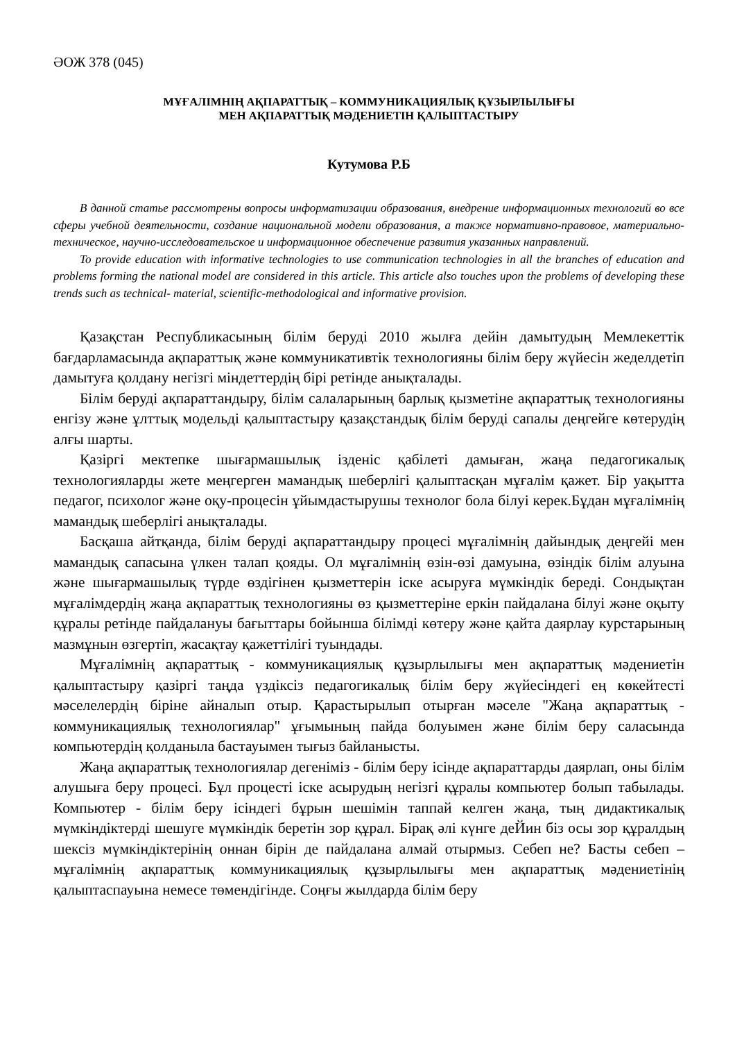ӘОЖ 378 (045)
МҰҒАЛІМНІҢ АҚПАРАТТЫҚ – КОММУНИКАЦИЯЛЫҚ ҚҰЗЫРЛЫЛЫҒЫ
МЕН АҚПАРАТТЫҚ МӘДЕНИЕТІН ҚАЛЫПТАСТЫРУ
Кутумова Р.Б
В данной статье рассмотрены вопросы информатизации образования, внедрение информационных технологий во все сферы учебной деятельности, создание национальной модели образования, а также нормативно-правовое, материально-техническое, научно-исследовательское и информационное обеспечение развития указанных направлений.
To provide education with informative technologies to use communication technologies in all the branches of education and problems forming the national model are considered in this article. This article also touches upon the problems of developing these trends such as technical- material, scientific-methodological and informative provision.
Қазақстан Республикасының білім беруді 2010 жылға дейін дамытудың Мемлекеттік бағдарламасында ақпараттық және коммуникативтік технологияны білім беру жүйесін жеделдетіп дамытуға қолдану негізгі міндеттердің бірі ретінде анықталады.
Білім беруді ақпараттандыру, білім салаларының барлық қызметіне ақпараттық технологияны енгізу және ұлттық модельді қалыптастыру қазақстандық білім беруді сапалы деңгейге көтерудің алғы шарты.
Қазіргі мектепке шығармашылық ізденіс қабілеті дамыған, жаңа педагогикалық технологияларды жете меңгерген мамандық шеберлігі қалыптасқан мұғалім қажет. Бір уақытта педагог, психолог және оқу-процесін ұйымдастырушы технолог бола білуі керек.Бұдан мұғалімнің мамандық шеберлігі анықталады.
Басқаша айтқанда, білім беруді ақпараттандыру процесі мұғалімнің дайындық деңгейі мен мамандық сапасына үлкен талап қояды. Ол мұғалімнің өзін-өзі дамуына, өзіндік білім алуына және шығармашылық түрде өздігінен қызметтерін іске асыруға мүмкіндік береді. Сондықтан мұғалімдердің жаңа ақпараттық технологияны өз қызметтеріне еркін пайдалана білуі және оқыту құралы ретінде пайдалануы бағыттары бойынша білімді көтеру және қайта даярлау курстарының мазмұнын өзгертіп, жасақтау қажеттілігі туындады.
Мұғалімнің ақпараттық - коммуникациялық құзырлылығы мен ақпараттық мәдениетін қалыптастыру қазіргі таңда үздіксіз педагогикалық білім беру жүйесіндегі ең көкейтесті мәселелердің біріне айналып отыр. Қарастырылып отырған мәселе "Жаңа ақпараттық - коммуникациялық технологиялар" ұғымының пайда болуымен және білім беру саласында компьютердің қолданыла бастауымен тығыз байланысты.
Жаңа ақпараттық технологиялар дегеніміз - білім беру ісінде ақпараттарды даярлап, оны білім алушыға беру процесі. Бұл процесті іске асырудың негізгі құралы компьютер болып табылады. Компьютер - білім беру ісіндегі бұрын шешімін таппай келген жаңа, тың дидактикалық мүмкіндіктерді шешуге мүмкіндік беретін зор құрал. Бірақ әлі күнге деЙин біз осы зор құралдың шексіз мүмкіндіктерінің оннан бірін де пайдалана алмай отырмыз. Себеп не? Басты себеп – мұғалімнің ақпараттық коммуникациялық құзырлылығы мен ақпараттық мәдениетінің қалыптаспауына немесе төмендігінде. Соңғы жылдарда білім беру